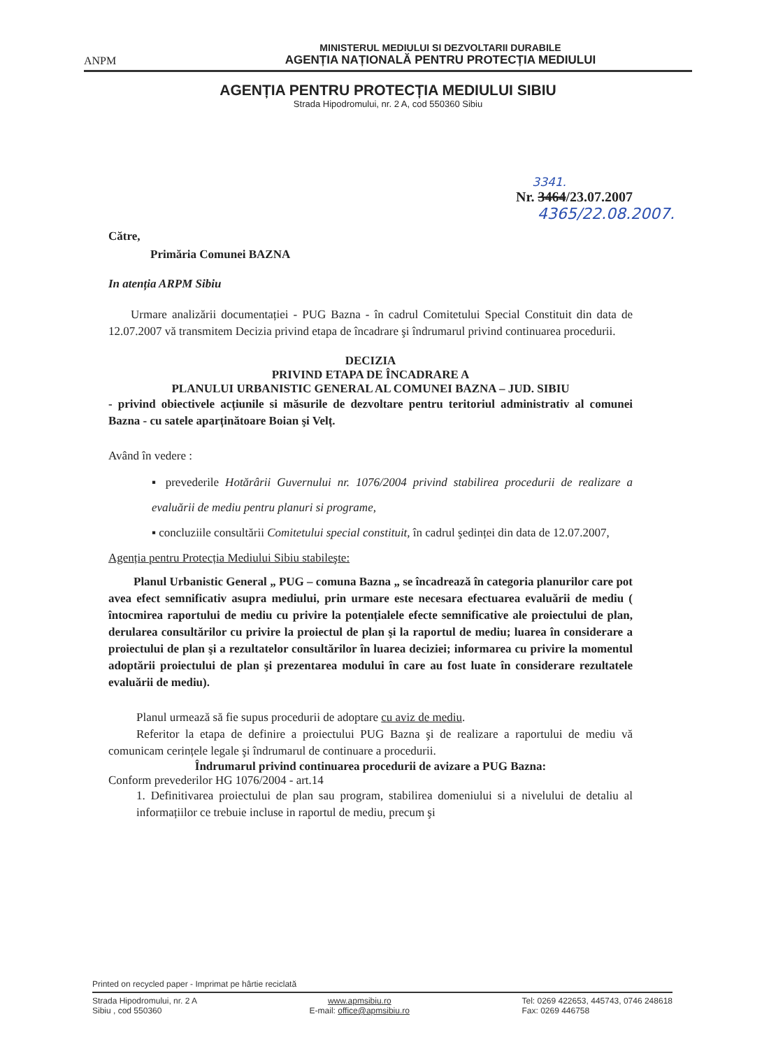ANPM
MINISTERUL MEDIULUI SI DEZVOLTARII DURABILE
AGENȚIA NAȚIONALĂ PENTRU PROTECȚIA MEDIULUI
AGENȚIA PENTRU PROTECȚIA MEDIULUI SIBIU
Strada Hipodromului, nr. 2 A, cod 550360 Sibiu
3341.
Nr. 3464/23.07.2007
4365/22.08.2007.
Către,
Primăria Comunei BAZNA
In atenția ARPM Sibiu
Urmare analizării documentației - PUG Bazna - în cadrul Comitetului Special Constituit din data de 12.07.2007 vă transmitem Decizia privind etapa de încadrare şi îndrumarul privind continuarea procedurii.
DECIZIA
PRIVIND ETAPA DE ÎNCADRARE A
PLANULUI URBANISTIC GENERAL AL COMUNEI BAZNA – JUD. SIBIU
- privind obiectivele acțiunile si măsurile de dezvoltare pentru teritoriul administrativ al comunei Bazna - cu satele aparținătoare Boian şi Velț.
Având în vedere :
▪ prevederile Hotărârii Guvernului nr. 1076/2004 privind stabilirea procedurii de realizare a evaluării de mediu pentru planuri si programe,
▪ concluziile consultării Comitetului special constituit, în cadrul şedinței din data de 12.07.2007,
Agenția pentru Protecția Mediului Sibiu stabileşte:
Planul Urbanistic General „ PUG – comuna Bazna „ se încadrează în categoria planurilor care pot avea efect semnificativ asupra mediului, prin urmare este necesara efectuarea evaluării de mediu ( întocmirea raportului de mediu cu privire la potențialele efecte semnificative ale proiectului de plan, derularea consultărilor cu privire la proiectul de plan şi la raportul de mediu; luarea în considerare a proiectului de plan şi a rezultatelor consultărilor în luarea deciziei; informarea cu privire la momentul adoptării proiectului de plan şi prezentarea modului în care au fost luate în considerare rezultatele evaluării de mediu).
Planul urmează să fie supus procedurii de adoptare cu aviz de mediu.
Referitor la etapa de definire a proiectului PUG Bazna şi de realizare a raportului de mediu vă comunicam cerințele legale şi îndrumarul de continuare a procedurii.
Îndrumarul privind continuarea procedurii de avizare a PUG Bazna:
Conform prevederilor HG 1076/2004 - art.14
1. Definitivarea proiectului de plan sau program, stabilirea domeniului si a nivelului de detaliu al informațiilor ce trebuie incluse in raportul de mediu, precum şi
Printed on recycled paper - Imprimat pe hârtie reciclată
Strada Hipodromului, nr. 2 A
Sibiu , cod 550360
www.apmsibiu.ro
E-mail: office@apmsibiu.ro
Tel: 0269 422653, 445743, 0746 248618
Fax: 0269 446758